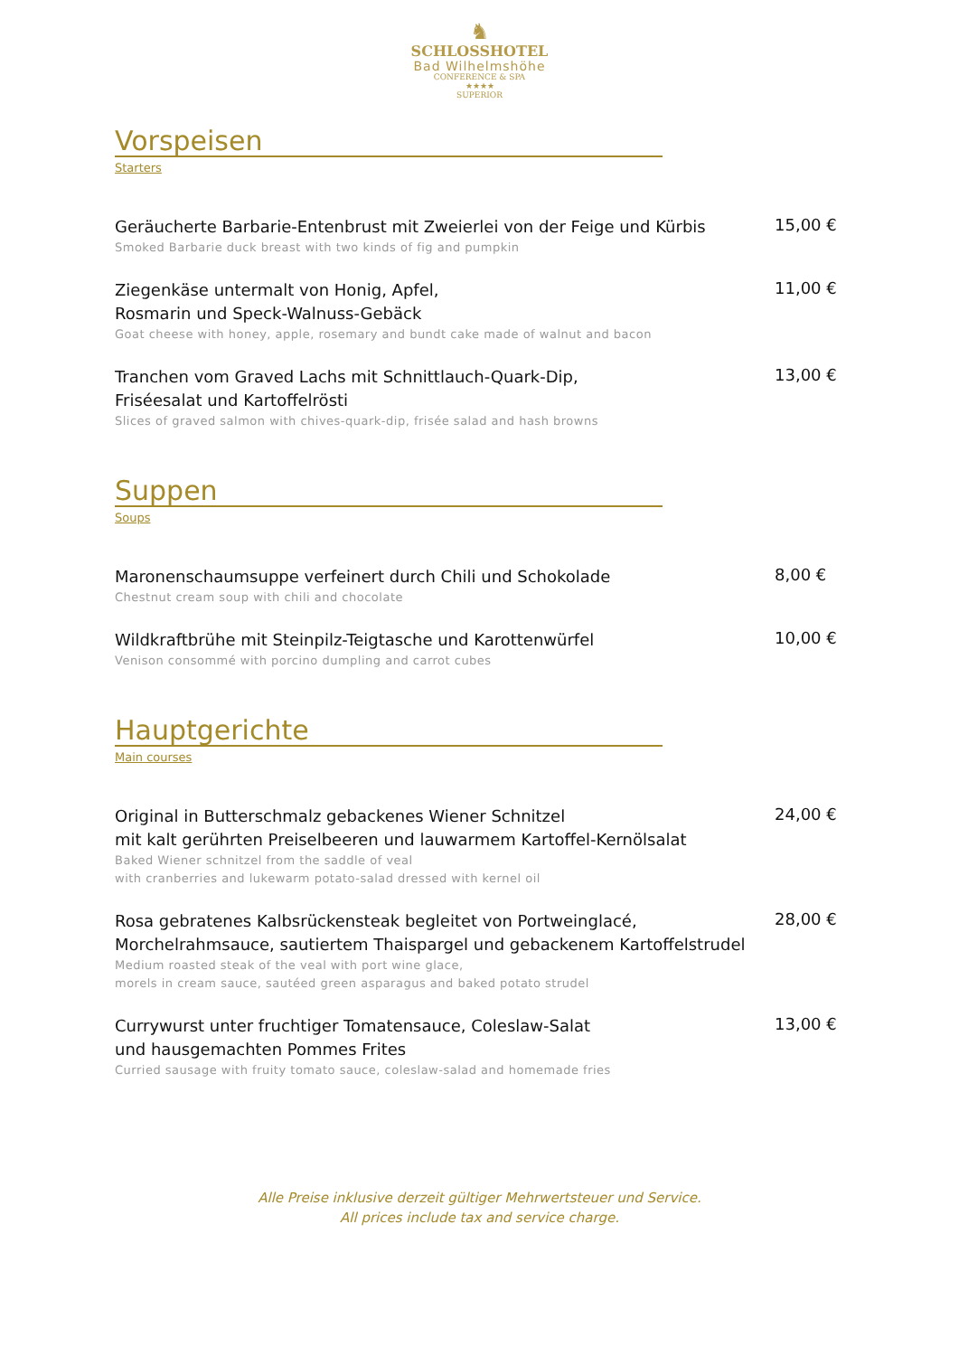♞
SCHLOSSHOTEL
Bad Wilhelmshöhe
CONFERENCE & SPA
★★★★
SUPERIOR
Vorspeisen
Starters
Geräucherte Barbarie-Entenbrust mit Zweierlei von der Feige und Kürbis
Smoked Barbarie duck breast with two kinds of fig and pumpkin
15,00 €
Ziegenkäse untermalt von Honig, Apfel,
Rosmarin und Speck-Walnuss-Gebäck
Goat cheese with honey, apple, rosemary and bundt cake made of walnut and bacon
11,00 €
Tranchen vom Graved Lachs mit Schnittlauch-Quark-Dip,
Friséesalat und Kartoffelrösti
Slices of graved salmon with chives-quark-dip, frisée salad and hash browns
13,00 €
Suppen
Soups
Maronenschaumsuppe verfeinert durch Chili und Schokolade
Chestnut cream soup with chili and chocolate
8,00 €
Wildkraftbrühe mit Steinpilz-Teigtasche und Karottenwürfel
Venison consommé with porcino dumpling and carrot cubes
10,00 €
Hauptgerichte
Main courses
Original in Butterschmalz gebackenes Wiener Schnitzel
mit kalt gerührten Preiselbeeren und lauwarmem Kartoffel-Kernölsalat
Baked Wiener schnitzel from the saddle of veal
with cranberries and lukewarm potato-salad dressed with kernel oil
24,00 €
Rosa gebratenes Kalbsrückensteak begleitet von Portweinglacé,
Morchelrahmsauce, sautiertem Thaispargel und gebackenem Kartoffelstrudel
Medium roasted steak of the veal with port wine glace,
morels in cream sauce, sautéed green asparagus and baked potato strudel
28,00 €
Currywurst unter fruchtiger Tomatensauce, Coleslaw-Salat
und hausgemachten Pommes Frites
Curried sausage with fruity tomato sauce, coleslaw-salad and homemade fries
13,00 €
Alle Preise inklusive derzeit gültiger Mehrwertsteuer und Service.
All prices include tax and service charge.